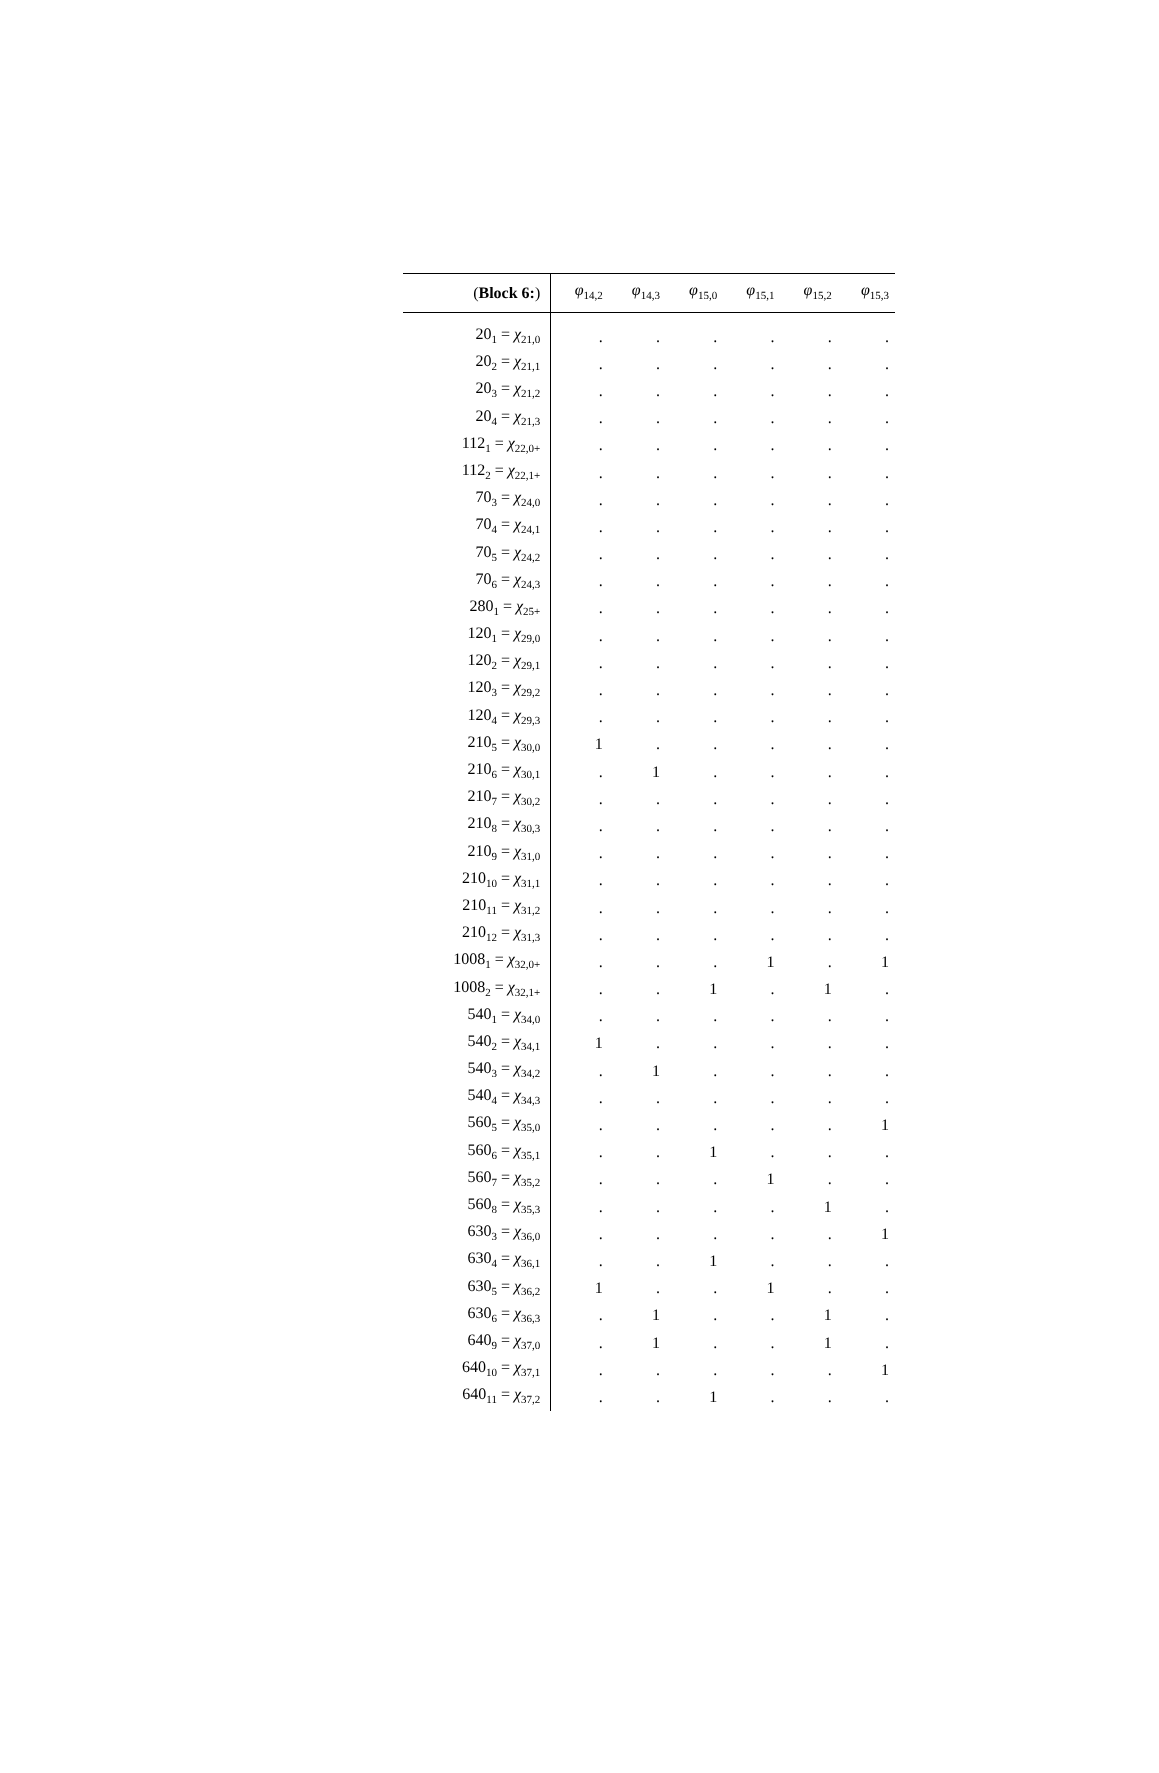| ( Block 6: ) | φ<sub>14,2</sub> | φ<sub>14,3</sub> | φ<sub>15,0</sub> | φ<sub>15,1</sub> | φ<sub>15,2</sub> | φ<sub>15,3</sub> |
| --- | --- | --- | --- | --- | --- | --- |
| 20<sub>1</sub> = χ<sub>21,0</sub> | . | . | . | . | . | . |
| 20<sub>2</sub> = χ<sub>21,1</sub> | . | . | . | . | . | . |
| 20<sub>3</sub> = χ<sub>21,2</sub> | . | . | . | . | . | . |
| 20<sub>4</sub> = χ<sub>21,3</sub> | . | . | . | . | . | . |
| 112<sub>1</sub> = χ<sub>22,0+</sub> | . | . | . | . | . | . |
| 112<sub>2</sub> = χ<sub>22,1+</sub> | . | . | . | . | . | . |
| 70<sub>3</sub> = χ<sub>24,0</sub> | . | . | . | . | . | . |
| 70<sub>4</sub> = χ<sub>24,1</sub> | . | . | . | . | . | . |
| 70<sub>5</sub> = χ<sub>24,2</sub> | . | . | . | . | . | . |
| 70<sub>6</sub> = χ<sub>24,3</sub> | . | . | . | . | . | . |
| 280<sub>1</sub> = χ<sub>25+</sub> | . | . | . | . | . | . |
| 120<sub>1</sub> = χ<sub>29,0</sub> | . | . | . | . | . | . |
| 120<sub>2</sub> = χ<sub>29,1</sub> | . | . | . | . | . | . |
| 120<sub>3</sub> = χ<sub>29,2</sub> | . | . | . | . | . | . |
| 120<sub>4</sub> = χ<sub>29,3</sub> | . | . | . | . | . | . |
| 210<sub>5</sub> = χ<sub>30,0</sub> | 1 | . | . | . | . | . |
| 210<sub>6</sub> = χ<sub>30,1</sub> | . | 1 | . | . | . | . |
| 210<sub>7</sub> = χ<sub>30,2</sub> | . | . | . | . | . | . |
| 210<sub>8</sub> = χ<sub>30,3</sub> | . | . | . | . | . | . |
| 210<sub>9</sub> = χ<sub>31,0</sub> | . | . | . | . | . | . |
| 210<sub>10</sub> = χ<sub>31,1</sub> | . | . | . | . | . | . |
| 210<sub>11</sub> = χ<sub>31,2</sub> | . | . | . | . | . | . |
| 210<sub>12</sub> = χ<sub>31,3</sub> | . | . | . | . | . | . |
| 1008<sub>1</sub> = χ<sub>32,0+</sub> | . | . | . | 1 | . | 1 |
| 1008<sub>2</sub> = χ<sub>32,1+</sub> | . | . | 1 | . | 1 | . |
| 540<sub>1</sub> = χ<sub>34,0</sub> | . | . | . | . | . | . |
| 540<sub>2</sub> = χ<sub>34,1</sub> | 1 | . | . | . | . | . |
| 540<sub>3</sub> = χ<sub>34,2</sub> | . | 1 | . | . | . | . |
| 540<sub>4</sub> = χ<sub>34,3</sub> | . | . | . | . | . | . |
| 560<sub>5</sub> = χ<sub>35,0</sub> | . | . | . | . | . | 1 |
| 560<sub>6</sub> = χ<sub>35,1</sub> | . | . | 1 | . | . | . |
| 560<sub>7</sub> = χ<sub>35,2</sub> | . | . | . | 1 | . | . |
| 560<sub>8</sub> = χ<sub>35,3</sub> | . | . | . | . | 1 | . |
| 630<sub>3</sub> = χ<sub>36,0</sub> | . | . | . | . | . | 1 |
| 630<sub>4</sub> = χ<sub>36,1</sub> | . | . | 1 | . | . | . |
| 630<sub>5</sub> = χ<sub>36,2</sub> | 1 | . | . | 1 | . | . |
| 630<sub>6</sub> = χ<sub>36,3</sub> | . | 1 | . | . | 1 | . |
| 640<sub>9</sub> = χ<sub>37,0</sub> | . | 1 | . | . | 1 | . |
| 640<sub>10</sub> = χ<sub>37,1</sub> | . | . | . | . | . | 1 |
| 640<sub>11</sub> = χ<sub>37,2</sub> | . | . | 1 | . | . | . |